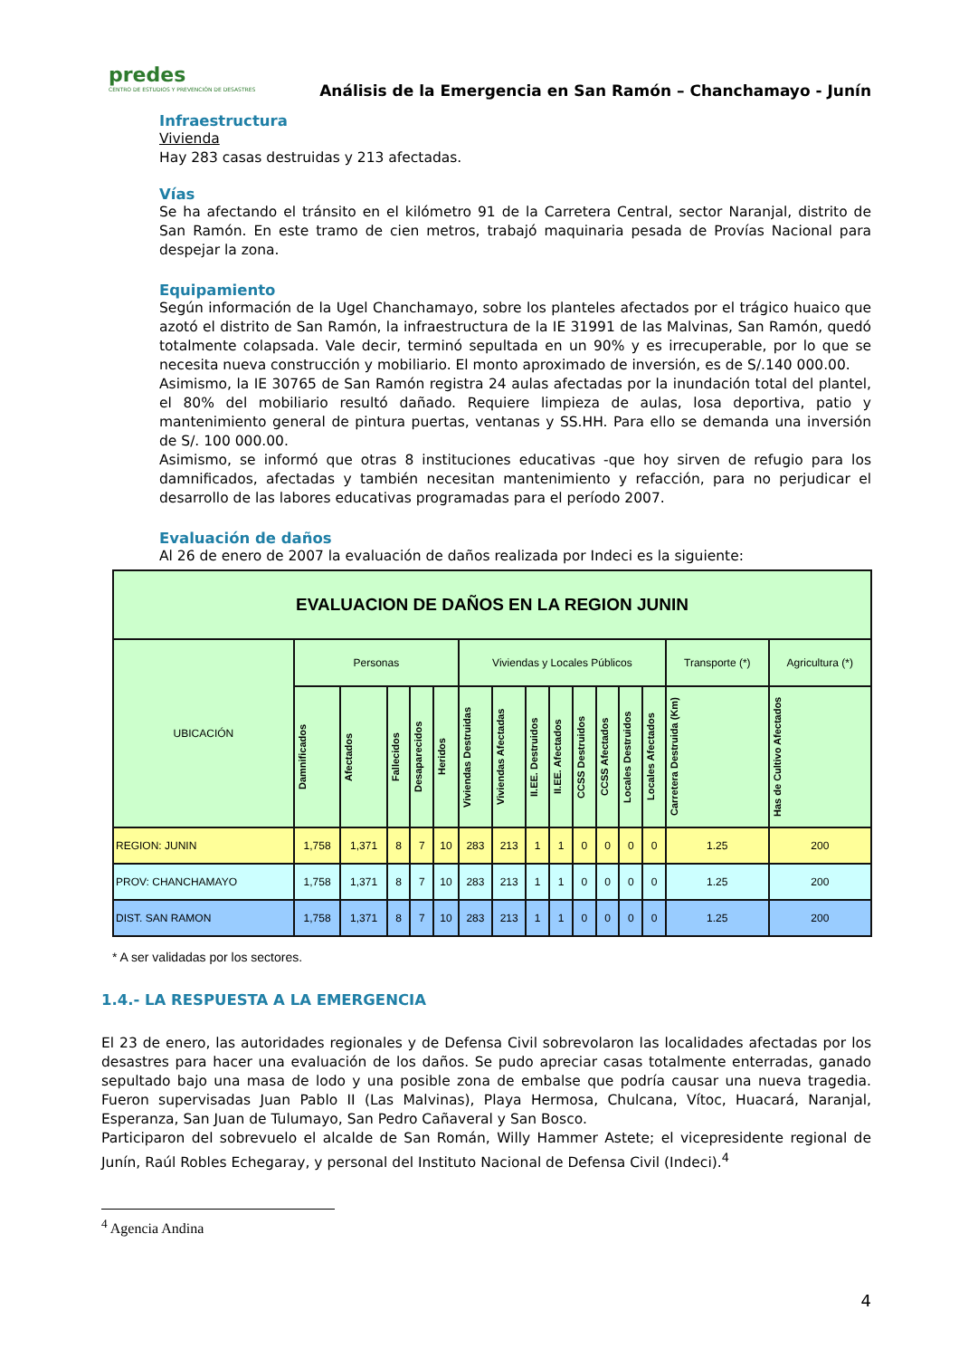predes
CENTRO DE ESTUDIOS Y PREVENCIÓN DE DESASTRES
Análisis de la Emergencia en San Ramón – Chanchamayo - Junín
Infraestructura
Vivienda
Hay 283 casas destruidas y 213 afectadas.
Vías
Se ha afectando el tránsito en el kilómetro 91 de la Carretera Central, sector Naranjal, distrito de San Ramón. En este tramo de cien metros, trabajó maquinaria pesada de Provías Nacional para despejar la zona.
Equipamiento
Según información de la Ugel Chanchamayo, sobre los planteles afectados por el trágico huaico que azotó el distrito de San Ramón, la infraestructura de la IE 31991 de las Malvinas, San Ramón, quedó totalmente colapsada. Vale decir, terminó sepultada en un 90% y es irrecuperable, por lo que se necesita nueva construcción y mobiliario. El monto aproximado de inversión, es de S/.140 000.00.
Asimismo, la IE 30765 de San Ramón registra 24 aulas afectadas por la inundación total del plantel, el 80% del mobiliario resultó dañado. Requiere limpieza de aulas, losa deportiva, patio y mantenimiento general de pintura puertas, ventanas y SS.HH. Para ello se demanda una inversión de S/. 100 000.00.
Asimismo, se informó que otras 8 instituciones educativas -que hoy sirven de refugio para los damnificados, afectadas y también necesitan mantenimiento y refacción, para no perjudicar el desarrollo de las labores educativas programadas para el período 2007.
Evaluación de daños
Al 26 de enero de 2007 la evaluación de daños realizada por Indeci es la siguiente:
| EVALUACION DE DAÑOS EN LA REGION JUNIN | | | | | | | | | | | | | | | |
| --- | --- | --- | --- | --- | --- | --- | --- | --- | --- | --- | --- | --- | --- | --- | --- |
| UBICACIÓN | Personas | | | | | Viviendas y Locales Públicos | | | | | | | | Transporte (*) | Agricultura (*) |
| | Damnificados | Afectados | Fallecidos | Desaparecidos | Heridos | Viviendas Destruidas | Viviendas Afectadas | II.EE. Destruidos | II.EE. Afectados | CCSS Destruidos | CCSS Afectados | Locales Destruidos | Locales Afectados | Carretera Destruida (Km) | Has de Cultivo Afectados |
| REGION: JUNIN | 1,758 | 1,371 | 8 | 7 | 10 | 283 | 213 | 1 | 1 | 0 | 0 | 0 | 0 | 1.25 | 200 |
| PROV: CHANCHAMAYO | 1,758 | 1,371 | 8 | 7 | 10 | 283 | 213 | 1 | 1 | 0 | 0 | 0 | 0 | 1.25 | 200 |
| DIST. SAN RAMON | 1,758 | 1,371 | 8 | 7 | 10 | 283 | 213 | 1 | 1 | 0 | 0 | 0 | 0 | 1.25 | 200 |
* A ser validadas por los sectores.
1.4.- LA RESPUESTA A LA EMERGENCIA
El 23 de enero, las autoridades regionales y de Defensa Civil sobrevolaron las localidades afectadas por los desastres para hacer una evaluación de los daños. Se pudo apreciar casas totalmente enterradas, ganado sepultado bajo una masa de lodo y una posible zona de embalse que podría causar una nueva tragedia. Fueron supervisadas Juan Pablo II (Las Malvinas), Playa Hermosa, Chulcana, Vítoc, Huacará, Naranjal, Esperanza, San Juan de Tulumayo, San Pedro Cañaveral y San Bosco.
Participaron del sobrevuelo el alcalde de San Román, Willy Hammer Astete; el vicepresidente regional de Junín, Raúl Robles Echegaray, y personal del Instituto Nacional de Defensa Civil (Indeci).<sup>4</sup>
<sup>4</sup> Agencia Andina
4